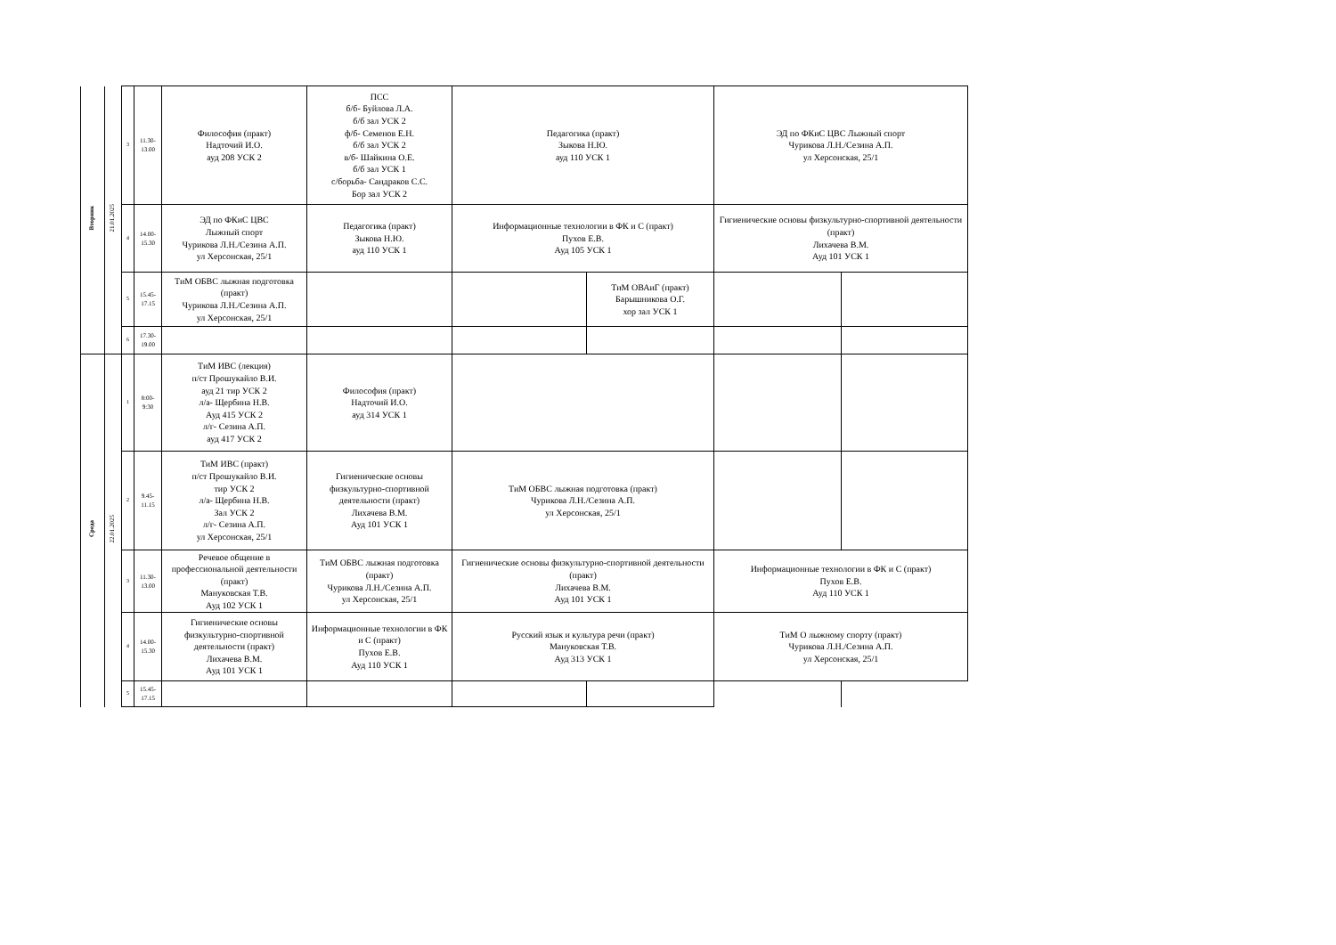| Вторник | 21.01.2025 | 3 | 11.30- 13.00 | Философия (практ) Надточий И.О. ауд 208 УСК 2 | ПСС б/б- Буйлова Л.А. б/б зал УСК 2 ф/б- Семенов Е.Н. б/б зал УСК 2 в/б- Шайкина О.Е. б/б зал УСК 1 с/борьба- Сандраков С.С. Бор зал УСК 2 | Педагогика (практ) Зыкова Н.Ю. ауд 110 УСК 1 | | ЭД по ФКиС ЦВС Лыжный спорт Чурикова Л.Н./Сезина А.П. ул Херсонская, 25/1 | |
| | | 4 | 14.00- 15.30 | ЭД по ФКиС ЦВС Лыжный спорт Чурикова Л.Н./Сезина А.П. ул Херсонская, 25/1 | Педагогика (практ) Зыкова Н.Ю. ауд 110 УСК 1 | Информационные технологии в ФК и С (практ) Пухов Е.В. Ауд 105 УСК 1 | | Гигиенические основы физкультурно-спортивной деятельности (практ) Лихачева В.М. Ауд 101 УСК 1 | |
| | | 5 | 15.45- 17.15 | ТиМ ОБВС лыжная подготовка (практ) Чурикова Л.Н./Сезина А.П. ул Херсонская, 25/1 | | | ТиМ ОВАиГ (практ) Барышникова О.Г. хор зал УСК 1 | | |
| | | 6 | 17.30- 19.00 | | | | | | |
| Среда | 22.01.2025 | 1 | 8:00- 9:30 | ТиМ ИВС (лекция) п/ст Прошукайло В.И. ауд 21 тир УСК 2 л/а- Щербина Н.В. Ауд 415 УСК 2 л/г- Сезина А.П. ауд 417 УСК 2 | Философия (практ) Надточий И.О. ауд 314 УСК 1 | | | | |
| | | 2 | 9.45- 11.15 | ТиМ ИВС (практ) п/ст Прошукайло В.И. тир УСК 2 л/а- Щербина Н.В. Зал УСК 2 л/г- Сезина А.П. ул Херсонская, 25/1 | Гигиенические основы физкультурно-спортивной деятельности (практ) Лихачева В.М. Ауд 101 УСК 1 | ТиМ ОБВС лыжная подготовка (практ) Чурикова Л.Н./Сезина А.П. ул Херсонская, 25/1 | | | |
| | | 3 | 11.30- 13.00 | Речевое общение в профессиональной деятельности (практ) Мануковская Т.В. Ауд 102 УСК 1 | ТиМ ОБВС лыжная подготовка (практ) Чурикова Л.Н./Сезина А.П. ул Херсонская, 25/1 | Гигиенические основы физкультурно-спортивной деятельности (практ) Лихачева В.М. Ауд 101 УСК 1 | | Информационные технологии в ФК и С (практ) Пухов Е.В. Ауд 110 УСК 1 | |
| | | 4 | 14.00- 15.30 | Гигиенические основы физкультурно-спортивной деятельности (практ) Лихачева В.М. Ауд 101 УСК 1 | Информационные технологии в ФК и С (практ) Пухов Е.В. Ауд 110 УСК 1 | Русский язык и культура речи (практ) Мануковская Т.В. Ауд 313 УСК 1 | | ТиМ О лыжному спорту (практ) Чурикова Л.Н./Сезина А.П. ул Херсонская, 25/1 | |
| | | 5 | 15.45- 17.15 | | | | | | |